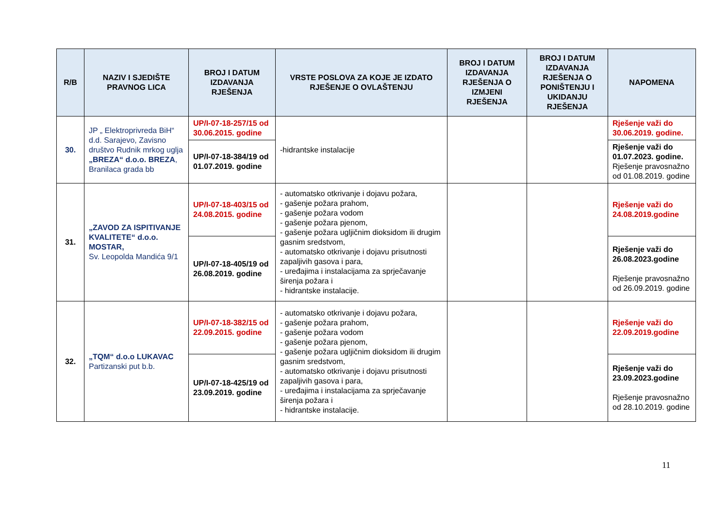| R/B | NAZIV I SJEDIŠTE PRAVNOG LICA | BROJ I DATUM IZDAVANJA RJEŠENJA | VRSTE POSLOVA ZA KOJE JE IZDATO RJEŠENJE O OVLAŠTENJU | BROJ I DATUM IZDAVANJA RJEŠENJA O IZMJENI RJEŠENJA | BROJ I DATUM IZDAVANJA RJEŠENJA O PONIŠTENJU I UKIDANJU RJEŠENJA | NAPOMENA |
| --- | --- | --- | --- | --- | --- | --- |
| 30. | JP „ Elektroprivreda BiH“ d.d. Sarajevo, Zavisno društvo Rudnik mrkog uglja „BREZA“ d.o.o. BREZA , Branilaca grada bb | UP/I-07-18-257/15 od 30.06.2015. godine | -hidrantske instalacije | | | Rješenje važi do 30.06.2019. godine. |
| | | UP/I-07-18-384/19 od 01.07.2019. godine | | | | Rješenje važi do 01.07.2023. godine. Rješenje pravosnažno od 01.08.2019. godine |
| 31. | „ZAVOD ZA ISPITIVANJE KVALITETE“ d.o.o. MOSTAR, Sv. Leopolda Mandića 9/1 | UP/I-07-18-403/15 od 24.08.2015. godine | - automatsko otkrivanje i dojavu požara, - gašenje požara prahom, - gašenje požara vodom - gašenje požara pjenom, - gašenje požara ugljičnim dioksidom ili drugim gasnim sredstvom, - automatsko otkrivanje i dojavu prisutnosti zapaljivih gasova i para, - uređajima i instalacijama za sprječavanje širenja požara i - hidrantske instalacije. | | | Rješenje važi do 24.08.2019.godine |
| | | UP/I-07-18-405/19 od 26.08.2019. godine | | | | Rješenje važi do 26.08.2023.godine Rješenje pravosnažno od 26.09.2019. godine |
| 32. | „TQM“ d.o.o LUKAVAC Partizanski put b.b. | UP/I-07-18-382/15 od 22.09.2015. godine | - automatsko otkrivanje i dojavu požara, - gašenje požara prahom, - gašenje požara vodom - gašenje požara pjenom, - gašenje požara ugljičnim dioksidom ili drugim gasnim sredstvom, - automatsko otkrivanje i dojavu prisutnosti zapaljivih gasova i para, - uređajima i instalacijama za sprječavanje širenja požara i - hidrantske instalacije. | | | Rješenje važi do 22.09.2019.godine |
| | | UP/I-07-18-425/19 od 23.09.2019. godine | | | | Rješenje važi do 23.09.2023.godine Rješenje pravosnažno od 28.10.2019. godine |
11